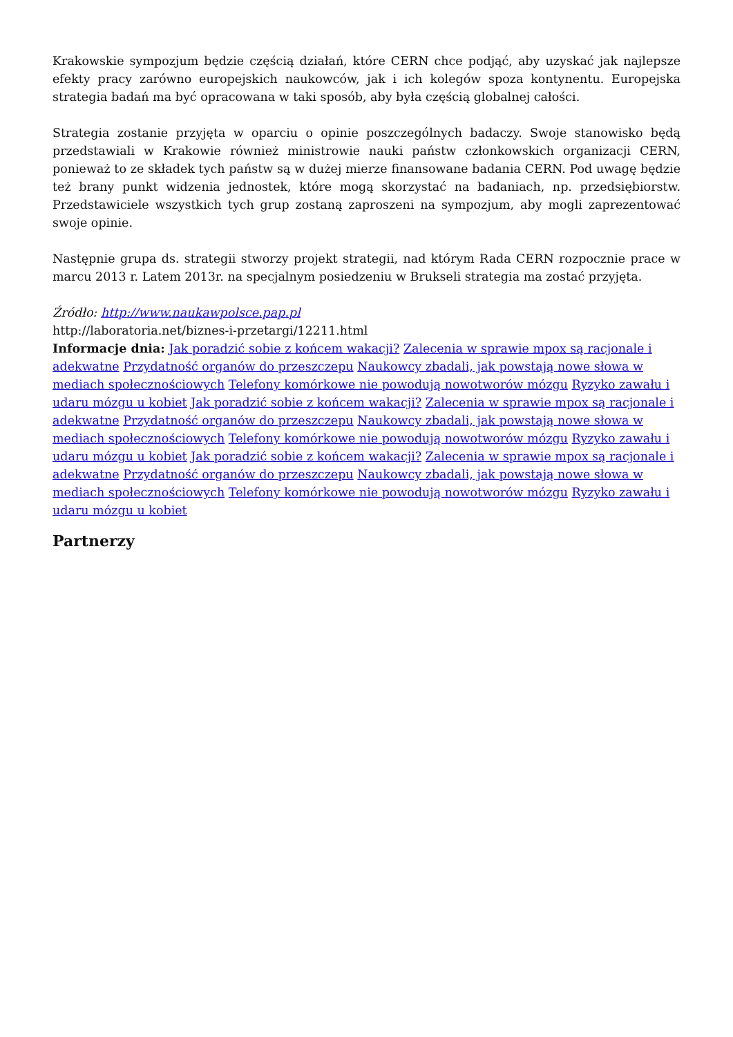Krakowskie sympozjum będzie częścią działań, które CERN chce podjąć, aby uzyskać jak najlepsze efekty pracy zarówno europejskich naukowców, jak i ich kolegów spoza kontynentu. Europejska strategia badań ma być opracowana w taki sposób, aby była częścią globalnej całości.
Strategia zostanie przyjęta w oparciu o opinie poszczególnych badaczy. Swoje stanowisko będą przedstawiali w Krakowie również ministrowie nauki państw członkowskich organizacji CERN, ponieważ to ze składek tych państw są w dużej mierze finansowane badania CERN. Pod uwagę będzie też brany punkt widzenia jednostek, które mogą skorzystać na badaniach, np. przedsiębiorstw. Przedstawiciele wszystkich tych grup zostaną zaproszeni na sympozjum, aby mogli zaprezentować swoje opinie.
Następnie grupa ds. strategii stworzy projekt strategii, nad którym Rada CERN rozpocznie prace w marcu 2013 r. Latem 2013r. na specjalnym posiedzeniu w Brukseli strategia ma zostać przyjęta.
Źródło: http://www.naukawpolsce.pap.pl
http://laboratoria.net/biznes-i-przetargi/12211.html
Informacje dnia: Jak poradzić sobie z końcem wakacji? Zalecenia w sprawie mpox są racjonale i adekwatne Przydatność organów do przeszczepu Naukowcy zbadali, jak powstają nowe słowa w mediach społecznościowych Telefony komórkowe nie powodują nowotworów mózgu Ryzyko zawału i udaru mózgu u kobiet Jak poradzić sobie z końcem wakacji? Zalecenia w sprawie mpox są racjonale i adekwatne Przydatność organów do przeszczepu Naukowcy zbadali, jak powstają nowe słowa w mediach społecznościowych Telefony komórkowe nie powodują nowotworów mózgu Ryzyko zawału i udaru mózgu u kobiet Jak poradzić sobie z końcem wakacji? Zalecenia w sprawie mpox są racjonale i adekwatne Przydatność organów do przeszczepu Naukowcy zbadali, jak powstają nowe słowa w mediach społecznościowych Telefony komórkowe nie powodują nowotworów mózgu Ryzyko zawału i udaru mózgu u kobiet
Partnerzy